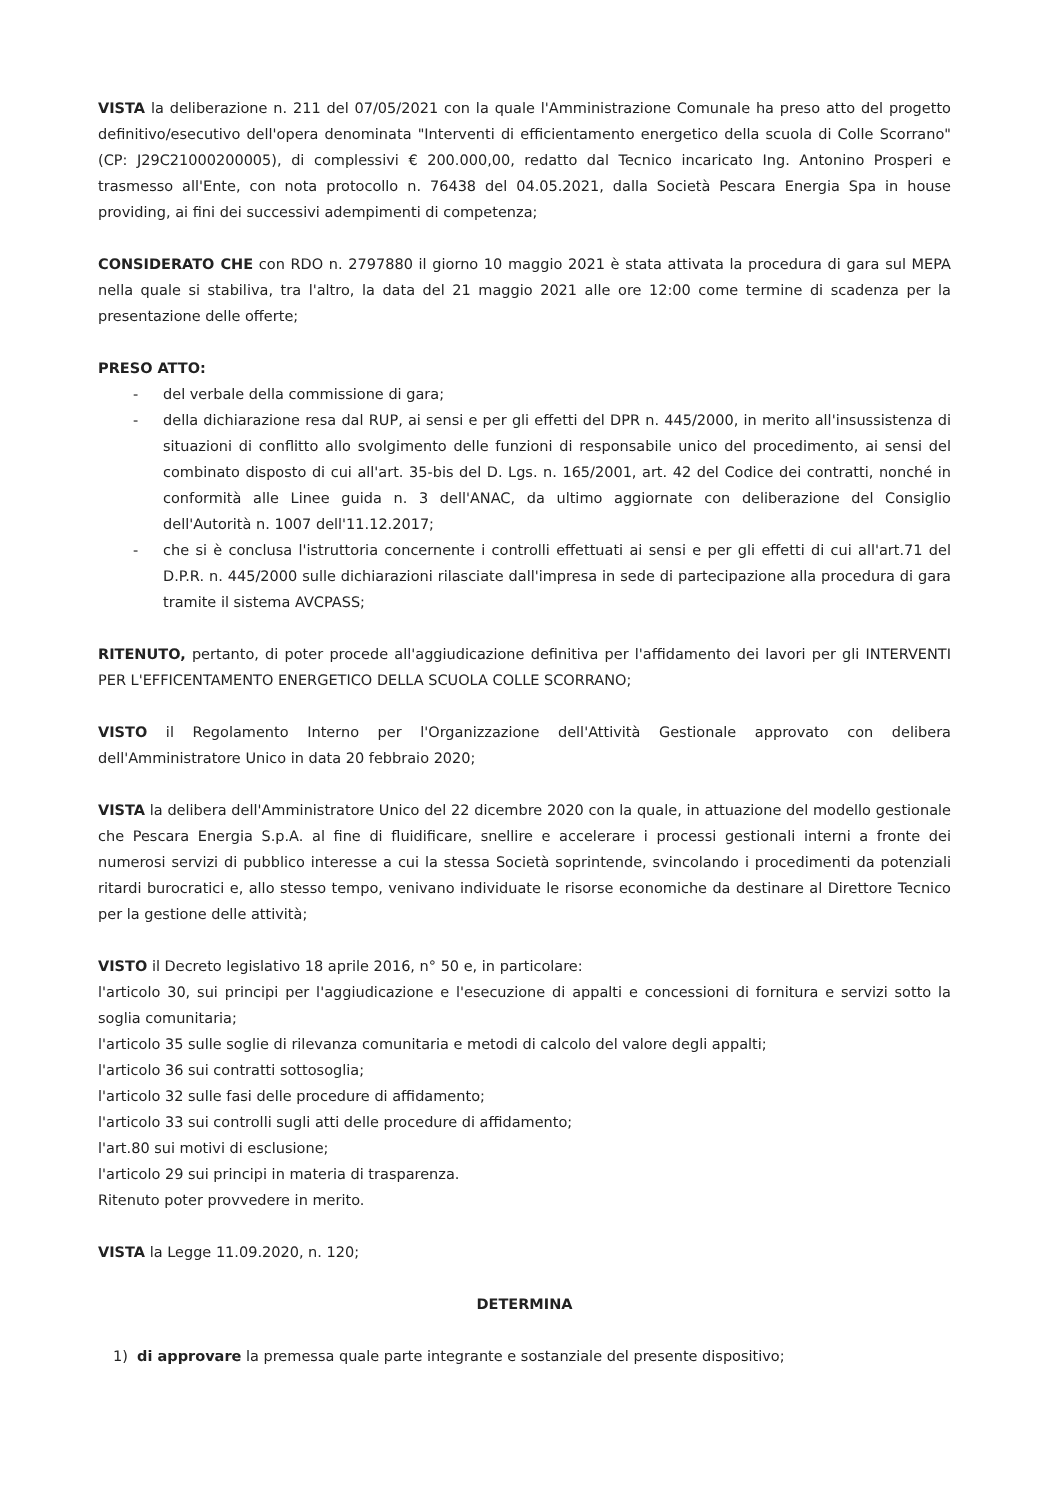VISTA la deliberazione n. 211 del 07/05/2021 con la quale l'Amministrazione Comunale ha preso atto del progetto definitivo/esecutivo dell'opera denominata "Interventi di efficientamento energetico della scuola di Colle Scorrano" (CP: J29C21000200005), di complessivi € 200.000,00, redatto dal Tecnico incaricato Ing. Antonino Prosperi e trasmesso all'Ente, con nota protocollo n. 76438 del 04.05.2021, dalla Società Pescara Energia Spa in house providing, ai fini dei successivi adempimenti di competenza;
CONSIDERATO CHE con RDO n. 2797880 il giorno 10 maggio 2021 è stata attivata la procedura di gara sul MEPA nella quale si stabiliva, tra l'altro, la data del 21 maggio 2021 alle ore 12:00 come termine di scadenza per la presentazione delle offerte;
PRESO ATTO:
- del verbale della commissione di gara;
- della dichiarazione resa dal RUP, ai sensi e per gli effetti del DPR n. 445/2000, in merito all'insussistenza di situazioni di conflitto allo svolgimento delle funzioni di responsabile unico del procedimento, ai sensi del combinato disposto di cui all'art. 35-bis del D. Lgs. n. 165/2001, art. 42 del Codice dei contratti, nonché in conformità alle Linee guida n. 3 dell'ANAC, da ultimo aggiornate con deliberazione del Consiglio dell'Autorità n. 1007 dell'11.12.2017;
- che si è conclusa l'istruttoria concernente i controlli effettuati ai sensi e per gli effetti di cui all'art.71 del D.P.R. n. 445/2000 sulle dichiarazioni rilasciate dall'impresa in sede di partecipazione alla procedura di gara tramite il sistema AVCPASS;
RITENUTO, pertanto, di poter procede all'aggiudicazione definitiva per l'affidamento dei lavori per gli INTERVENTI PER L'EFFICENTAMENTO ENERGETICO DELLA SCUOLA COLLE SCORRANO;
VISTO il Regolamento Interno per l'Organizzazione dell'Attività Gestionale approvato con delibera dell'Amministratore Unico in data 20 febbraio 2020;
VISTA la delibera dell'Amministratore Unico del 22 dicembre 2020 con la quale, in attuazione del modello gestionale che Pescara Energia S.p.A. al fine di fluidificare, snellire e accelerare i processi gestionali interni a fronte dei numerosi servizi di pubblico interesse a cui la stessa Società soprintende, svincolando i procedimenti da potenziali ritardi burocratici e, allo stesso tempo, venivano individuate le risorse economiche da destinare al Direttore Tecnico per la gestione delle attività;
VISTO il Decreto legislativo 18 aprile 2016, n° 50 e, in particolare:
l'articolo 30, sui principi per l'aggiudicazione e l'esecuzione di appalti e concessioni di fornitura e servizi sotto la soglia comunitaria;
l'articolo 35 sulle soglie di rilevanza comunitaria e metodi di calcolo del valore degli appalti;
l'articolo 36 sui contratti sottosoglia;
l'articolo 32 sulle fasi delle procedure di affidamento;
l'articolo 33 sui controlli sugli atti delle procedure di affidamento;
l'art.80 sui motivi di esclusione;
l'articolo 29 sui principi in materia di trasparenza.
Ritenuto poter provvedere in merito.
VISTA la Legge 11.09.2020, n. 120;
DETERMINA
1) di approvare la premessa quale parte integrante e sostanziale del presente dispositivo;